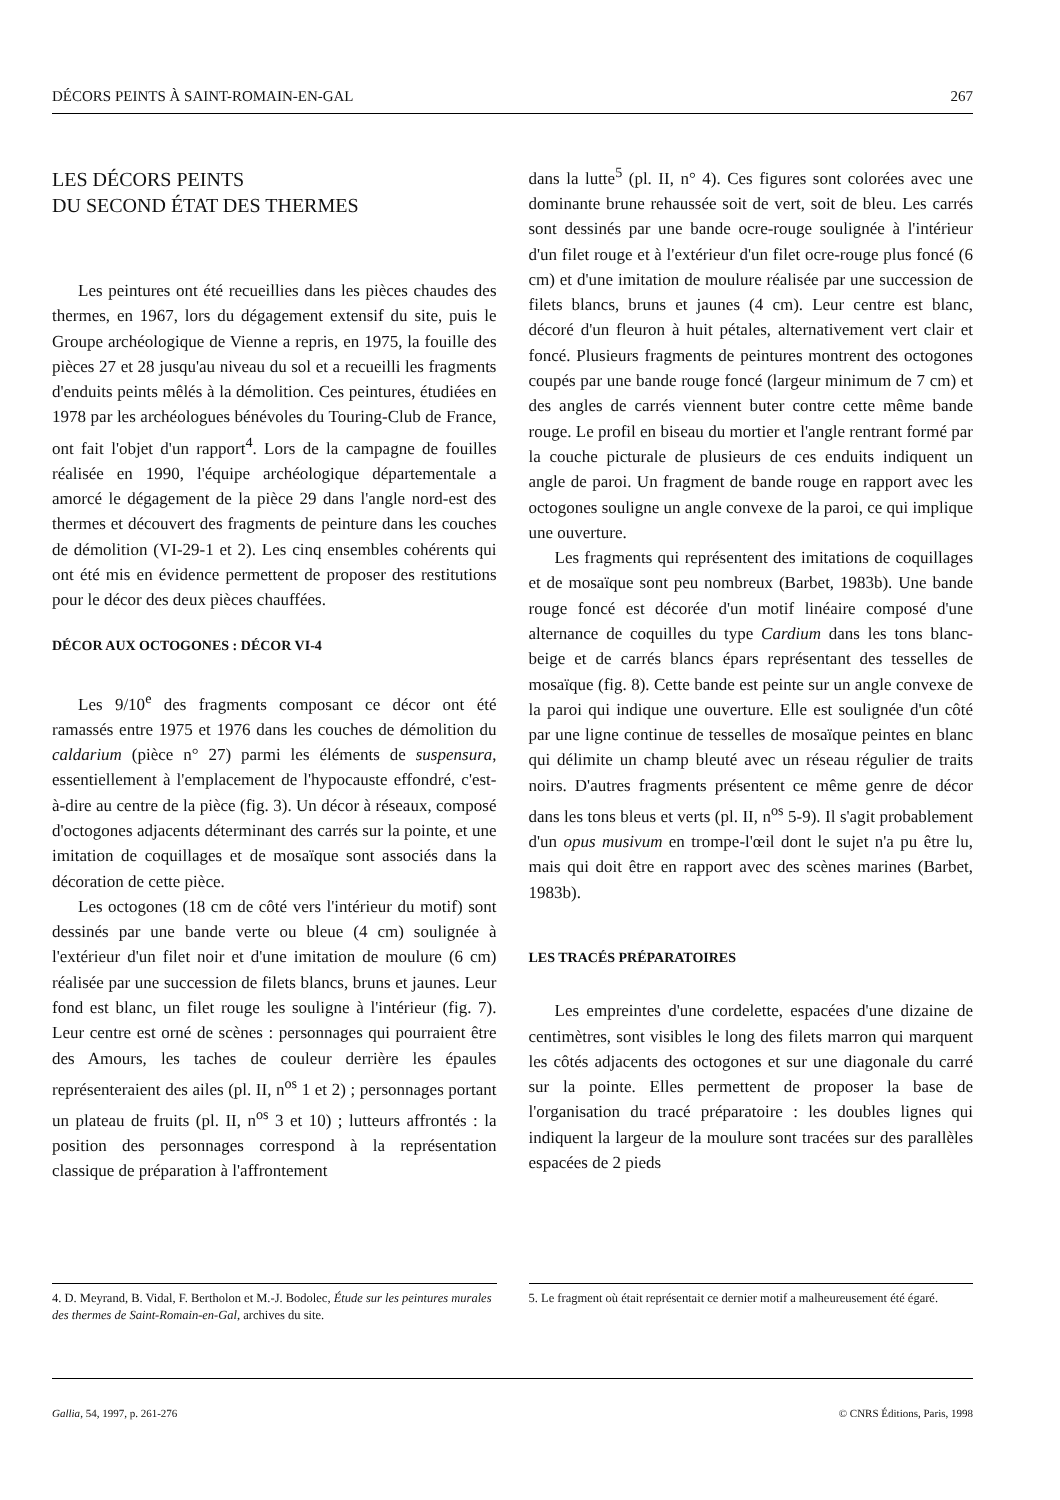DÉCORS PEINTS À SAINT-ROMAIN-EN-GAL 267
LES DÉCORS PEINTS
DU SECOND ÉTAT DES THERMES
Les peintures ont été recueillies dans les pièces chaudes des thermes, en 1967, lors du dégagement extensif du site, puis le Groupe archéologique de Vienne a repris, en 1975, la fouille des pièces 27 et 28 jusqu'au niveau du sol et a recueilli les fragments d'enduits peints mêlés à la démolition. Ces peintures, étudiées en 1978 par les archéologues bénévoles du Touring-Club de France, ont fait l'objet d'un rapport<sup>4</sup>. Lors de la campagne de fouilles réalisée en 1990, l'équipe archéologique départementale a amorcé le dégagement de la pièce 29 dans l'angle nord-est des thermes et découvert des fragments de peinture dans les couches de démolition (VI-29-1 et 2). Les cinq ensembles cohérents qui ont été mis en évidence permettent de proposer des restitutions pour le décor des deux pièces chauffées.
DÉCOR AUX OCTOGONES : DÉCOR VI-4
Les 9/10<sup>e</sup> des fragments composant ce décor ont été ramassés entre 1975 et 1976 dans les couches de démolition du caldarium (pièce n° 27) parmi les éléments de suspensura, essentiellement à l'emplacement de l'hypocauste effondré, c'est-à-dire au centre de la pièce (fig. 3). Un décor à réseaux, composé d'octogones adjacents déterminant des carrés sur la pointe, et une imitation de coquillages et de mosaïque sont associés dans la décoration de cette pièce.
Les octogones (18 cm de côté vers l'intérieur du motif) sont dessinés par une bande verte ou bleue (4 cm) soulignée à l'extérieur d'un filet noir et d'une imitation de moulure (6 cm) réalisée par une succession de filets blancs, bruns et jaunes. Leur fond est blanc, un filet rouge les souligne à l'intérieur (fig. 7). Leur centre est orné de scènes : personnages qui pourraient être des Amours, les taches de couleur derrière les épaules représenteraient des ailes (pl. II, n<sup>os</sup> 1 et 2) ; personnages portant un plateau de fruits (pl. II, n<sup>os</sup> 3 et 10) ; lutteurs affrontés : la position des personnages correspond à la représentation classique de préparation à l'affrontement
dans la lutte<sup>5</sup> (pl. II, n° 4). Ces figures sont colorées avec une dominante brune rehaussée soit de vert, soit de bleu. Les carrés sont dessinés par une bande ocre-rouge soulignée à l'intérieur d'un filet rouge et à l'extérieur d'un filet ocre-rouge plus foncé (6 cm) et d'une imitation de moulure réalisée par une succession de filets blancs, bruns et jaunes (4 cm). Leur centre est blanc, décoré d'un fleuron à huit pétales, alternativement vert clair et foncé. Plusieurs fragments de peintures montrent des octogones coupés par une bande rouge foncé (largeur minimum de 7 cm) et des angles de carrés viennent buter contre cette même bande rouge. Le profil en biseau du mortier et l'angle rentrant formé par la couche picturale de plusieurs de ces enduits indiquent un angle de paroi. Un fragment de bande rouge en rapport avec les octogones souligne un angle convexe de la paroi, ce qui implique une ouverture.
Les fragments qui représentent des imitations de coquillages et de mosaïque sont peu nombreux (Barbet, 1983b). Une bande rouge foncé est décorée d'un motif linéaire composé d'une alternance de coquilles du type Cardium dans les tons blanc-beige et de carrés blancs épars représentant des tesselles de mosaïque (fig. 8). Cette bande est peinte sur un angle convexe de la paroi qui indique une ouverture. Elle est soulignée d'un côté par une ligne continue de tesselles de mosaïque peintes en blanc qui délimite un champ bleuté avec un réseau régulier de traits noirs. D'autres fragments présentent ce même genre de décor dans les tons bleus et verts (pl. II, n<sup>os</sup> 5-9). Il s'agit probablement d'un opus musivum en trompe-l'œil dont le sujet n'a pu être lu, mais qui doit être en rapport avec des scènes marines (Barbet, 1983b).
LES TRACÉS PRÉPARATOIRES
Les empreintes d'une cordelette, espacées d'une dizaine de centimètres, sont visibles le long des filets marron qui marquent les côtés adjacents des octogones et sur une diagonale du carré sur la pointe. Elles permettent de proposer la base de l'organisation du tracé préparatoire : les doubles lignes qui indiquent la largeur de la moulure sont tracées sur des parallèles espacées de 2 pieds
4. D. Meyrand, B. Vidal, F. Bertholon et M.-J. Bodolec, Étude sur les peintures murales des thermes de Saint-Romain-en-Gal, archives du site.
5. Le fragment où était représentait ce dernier motif a malheureusement été égaré.
Gallia, 54, 1997, p. 261-276 © CNRS Éditions, Paris, 1998